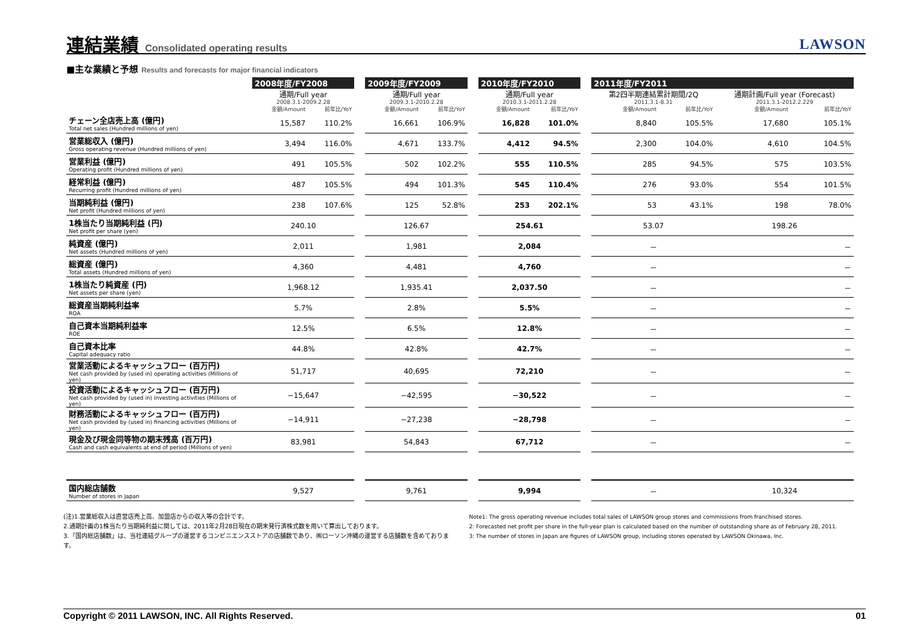連結業績 Consolidated operating results
LAWSON
■主な業績と予想 Results and forecasts for major financial indicators
| | 2008年度/FY2008 | | | 2009年度/FY2009 | | | 2010年度/FY2010 | | | 2011年度/FY2011 | | | |
| | 通期/Full year | | | 通期/Full year | | | 通期/Full year | | | 第2四半期連結累計期間/2Q | | 通期計画/Full year (Forecast) | |
| | 2008.3.1-2009.2.28 | | | 2009.3.1-2010.2.28 | | | 2010.3.1-2011.2.28 | | | 2011.3.1-8.31 | | 2011.3.1-2012.2.229 | |
| | 金額/Amount | 前年比/YoY | | 金額/Amount | 前年比/YoY | | 金額/Amount | 前年比/YoY | | 金額/Amount | 前年比/YoY | 金額/Amount | 前年比/YoY |
| チェーン全店売上高 (億円) Total net sales (Hundred millions of yen) | 15,587 | 110.2% | | 16,661 | 106.9% | | 16,828 | 101.0% | | 8,840 | 105.5% | 17,680 | 105.1% |
| 営業総収入 (億円) Gross operating revenue (Hundred millions of yen) | 3,494 | 116.0% | | 4,671 | 133.7% | | 4,412 | 94.5% | | 2,300 | 104.0% | 4,610 | 104.5% |
| 営業利益 (億円) Operating profit (Hundred millions of yen) | 491 | 105.5% | | 502 | 102.2% | | 555 | 110.5% | | 285 | 94.5% | 575 | 103.5% |
| 経常利益 (億円) Recurring profit (Hundred millions of yen) | 487 | 105.5% | | 494 | 101.3% | | 545 | 110.4% | | 276 | 93.0% | 554 | 101.5% |
| 当期純利益 (億円) Net profit (Hundred millions of yen) | 238 | 107.6% | | 125 | 52.8% | | 253 | 202.1% | | 53 | 43.1% | 198 | 78.0% |
| 1株当たり当期純利益 (円) Net profit per share (yen) | 240.10 | | | 126.67 | | | 254.61 | | | 53.07 | | 198.26 | |
| 純資産 (億円) Net assets (Hundred millions of yen) | 2,011 | | | 1,981 | | | 2,084 | | | － | | － | |
| 総資産 (億円) Total assets (Hundred millions of yen) | 4,360 | | | 4,481 | | | 4,760 | | | － | | － | |
| 1株当たり純資産 (円) Net assets per share (yen) | 1,968.12 | | | 1,935.41 | | | 2,037.50 | | | － | | － | |
| 総資産当期純利益率 ROA | 5.7% | | | 2.8% | | | 5.5% | | | － | | － | |
| 自己資本当期純利益率 ROE | 12.5% | | | 6.5% | | | 12.8% | | | － | | － | |
| 自己資本比率 Capital adequacy ratio | 44.8% | | | 42.8% | | | 42.7% | | | － | | － | |
| 営業活動によるキャッシュフロー (百万円) Net cash provided by (used in) operating activities (Millions of yen) | 51,717 | | | 40,695 | | | 72,210 | | | － | | － | |
| 投資活動によるキャッシュフロー (百万円) Net cash provided by (used in) investing activities (Millions of yen) | −15,647 | | | −42,595 | | | −30,522 | | | － | | － | |
| 財務活動によるキャッシュフロー (百万円) Net cash provided by (used in) financing activities (Millions of yen) | −14,911 | | | −27,238 | | | −28,798 | | | － | | － | |
| 現金及び現金同等物の期末残高 (百万円) Cash and cash equivalents at end of period (Millions of yen) | 83,981 | | | 54,843 | | | 67,712 | | | － | | － | |
| 国内総店舗数 Number of stores in Japan | 9,527 | | | 9,761 | | | 9,994 | | | － | | 10,324 | |
(注)1.営業総収入は直営店売上高、加盟店からの収入等の合計です。
2.通期計画の1株当たり当期純利益に関しては、2011年2月28日現在の期末発行済株式数を用いて算出しております。
3.「国内総店舗数」は、当社連結グループの運営するコンビニエンスストアの店舗数であり、㈱ローソン沖縄の運営する店舗数を含めております。
Note1: The gross operating revenue includes total sales of LAWSON group stores and commissions from franchised stores.
2: Forecasted net profit per share in the full-year plan is calculated based on the number of outstanding share as of February 28, 2011.
3: The number of stores in Japan are figures of LAWSON group, including stores operated by LAWSON Okinawa, Inc.
Copyright © 2011 LAWSON, INC. All Rights Reserved. 01